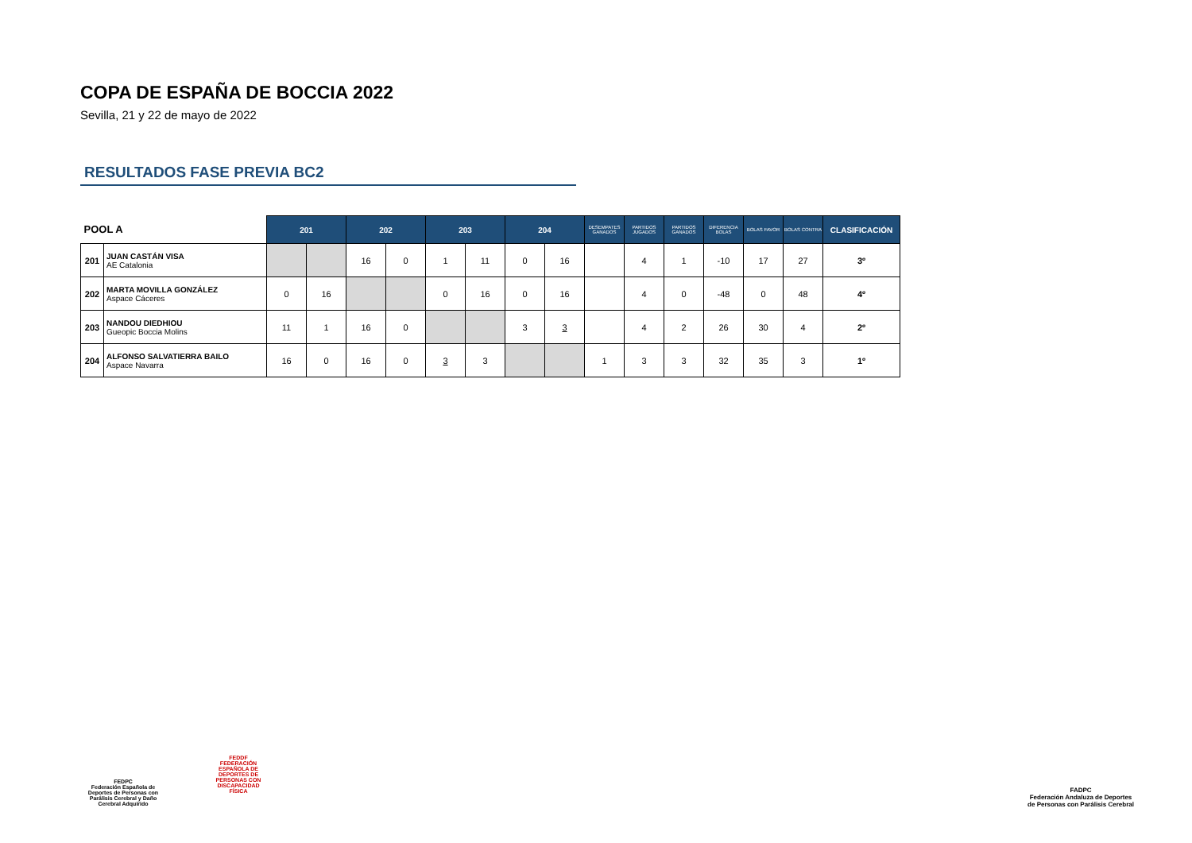COPA DE ESPAÑA DE BOCCIA 2022
Sevilla, 21 y 22 de mayo de 2022
RESULTADOS FASE PREVIA BC2
| POOL A | | 201 | | 202 | | 203 | | 204 | | DESEMPATES GANADOS | PARTIDOS JUGADOS | PARTIDOS GANADOS | DIFERENCIA BOLAS | BOLAS FAVOR | BOLAS CONTRA | CLASIFICACIÓN |
| --- | --- | --- | --- | --- | --- | --- | --- | --- | --- | --- | --- | --- | --- | --- | --- | --- |
| 201 | JUAN CASTÁN VISA AE Catalonia | | | 16 | 0 | 1 | 11 | 0 | 16 | | 4 | 1 | -10 | 17 | 27 | 3º |
| 202 | MARTA MOVILLA GONZÁLEZ Aspace Cáceres | 0 | 16 | | | 0 | 16 | 0 | 16 | | 4 | 0 | -48 | 0 | 48 | 4º |
| 203 | NANDOU DIEDHIOU Gueopic Boccia Molins | 11 | 1 | 16 | 0 | | | 3 | 3 | | 4 | 2 | 26 | 30 | 4 | 2º |
| 204 | ALFONSO SALVATIERRA BAILO Aspace Navarra | 16 | 0 | 16 | 0 | 3 | 3 | | | 1 | 3 | 3 | 32 | 35 | 3 | 1º |
FEDPC
Federación Española de Deportes de Personas con Parálisis Cerebral y Daño Cerebral Adquirido
FEDDF
FEDERACIÓN ESPAÑOLA DE DEPORTES DE PERSONAS CON DISCAPACIDAD FÍSICA
FADPC
Federación Andaluza de Deportes de Personas con Parálisis Cerebral